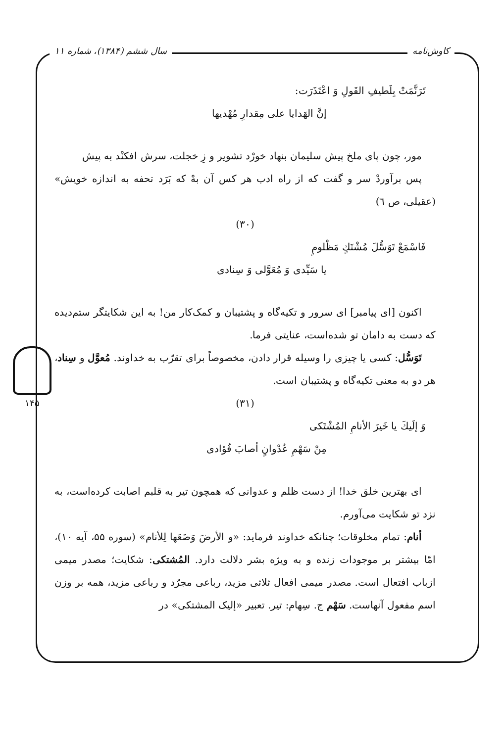کاوش‌نامه سال ششم (۱۳۸۴)، شماره ۱۱
۱۴۵
تَرَنَّمَتْ بِلَطيفِ القَولِ وَ اعْتَذَرَت:
إنَّ الهَدايا علی مِقدارِ مُهْديها
مور، چون پای ملخ پیش سلیمان بنهاد خورْد تشویر و زِ خجلت، سرش افکنْد به پیش
پس برآوردْ سر و گفت که از راه ادب هر کس آن بهْ که بَرَد تحفه به اندازه خویش» (عقیلی، ص ٦)
(۳۰)
فَاسْمَعْ تَوَسُّلَ مُشْتَكٍ مَظْلومٍ
يا سَيِّدی وَ مُعَوَّلی وَ سِنادی
اکنون [ای پیامبر] ای سرور و تکیه‌گاه و پشتیبان و کمک‌کار من! به این شکایتگر ستم‌دیده که دست به دامان تو شده‌است، عنایتی فرما.
تَوَسُّل: کسی یا چیزی را وسیله قرار دادن، مخصوصاً برای تقرّب به خداوند. مُعوَّل و سِناد، هر دو به معنی تکیه‌گاه و پشتیبان است.
(۳۱)
وَ إلَيكَ يا خَيرَ الأنامِ المُشْتَكی
مِنْ سَهْمِ عُدْوانٍ أصابَ فُؤادی
ای بهترین خلق خدا! از دست ظلم و عدوانی که همچون تیر به قلبم اصابت کرده‌است، به نزد تو شکایت می‌آورم.
أنام: تمام مخلوقات؛ چنانکه خداوند فرماید: «و الأرضَ وَضَعَها لِلأنام» (سوره ۵۵، آیه ۱۰)، امّا بیشتر بر موجودات زنده و به ویژه بشر دلالت دارد. المُشتکی: شکایت؛ مصدر میمی ازباب افتعال است. مصدر میمی افعال ثلاثی مزید، رباعی مجرّد و رباعی مزید، همه بر وزن اسم مفعول آنهاست. سَهْم ج. سِهام: تیر. تعبیر «إلیک المشتکی» در